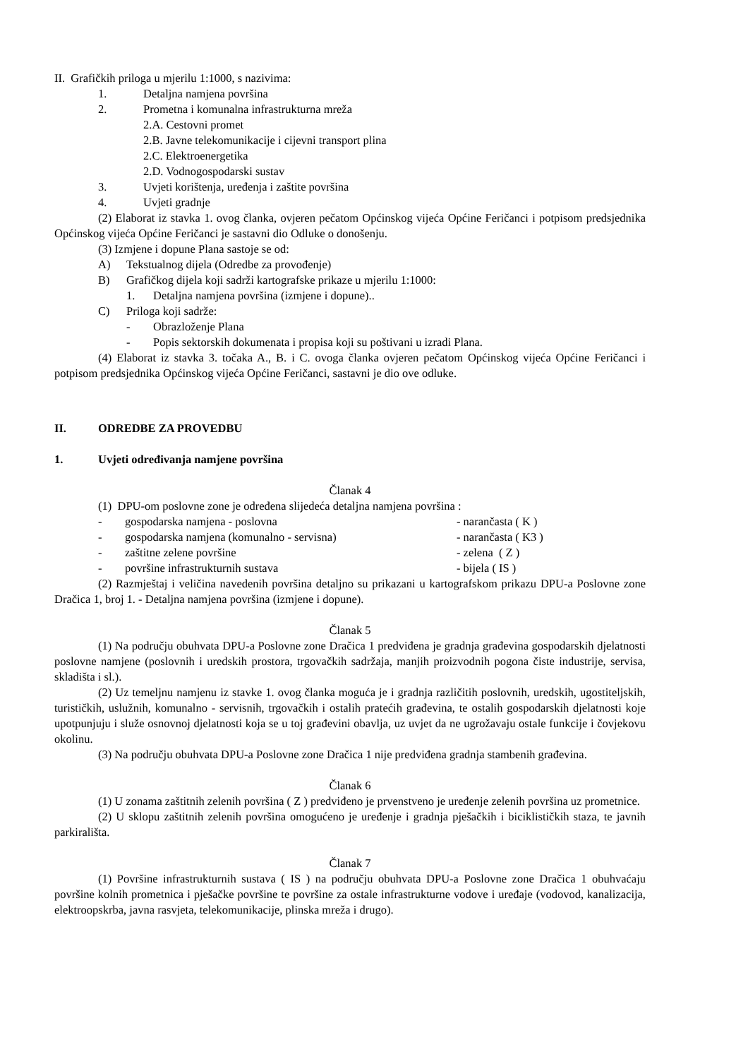II. Grafičkih priloga u mjerilu 1:1000, s nazivima:
1. Detaljna namjena površina
2. Prometna i komunalna infrastrukturna mreža
2.A. Cestovni promet
2.B. Javne telekomunikacije i cijevni transport plina
2.C. Elektroenergetika
2.D. Vodnogospodarski sustav
3. Uvjeti korištenja, uređenja i zaštite površina
4. Uvjeti gradnje
(2) Elaborat iz stavka 1. ovog članka, ovjeren pečatom Općinskog vijeća Općine Feričanci i potpisom predsjednika Općinskog vijeća Općine Feričanci je sastavni dio Odluke o donošenju.
(3) Izmjene i dopune Plana sastoje se od:
A) Tekstualnog dijela (Odredbe za provođenje)
B) Grafičkog dijela koji sadrži kartografske prikaze u mjerilu 1:1000:
1. Detaljna namjena površina (izmjene i dopune)..
C) Priloga koji sadrže:
- Obrazloženje Plana
- Popis sektorskih dokumenata i propisa koji su poštivani u izradi Plana.
(4) Elaborat iz stavka 3. točaka A., B. i C. ovoga članka ovjeren pečatom Općinskog vijeća Općine Feričanci i potpisom predsjednika Općinskog vijeća Općine Feričanci, sastavni je dio ove odluke.
II. ODREDBE ZA PROVEDBU
1. Uvjeti određivanja namjene površina
Članak 4
(1) DPU-om poslovne zone je određena slijedeća detaljna namjena površina :
- gospodarska namjena - poslovna - narančasta ( K )
- gospodarska namjena (komunalno - servisna) - narančasta ( K3 )
- zaštitne zelene površine - zelena ( Z )
- površine infrastrukturnih sustava - bijela ( IS )
(2) Razmještaj i veličina navedenih površina detaljno su prikazani u kartografskom prikazu DPU-a Poslovne zone Dračica 1, broj 1. - Detaljna namjena površina (izmjene i dopune).
Članak 5
(1) Na području obuhvata DPU-a Poslovne zone Dračica 1 predviđena je gradnja građevina gospodarskih djelatnosti poslovne namjene (poslovnih i uredskih prostora, trgovačkih sadržaja, manjih proizvodnih pogona čiste industrije, servisa, skladišta i sl.).
(2) Uz temeljnu namjenu iz stavke 1. ovog članka moguća je i gradnja različitih poslovnih, uredskih, ugostiteljskih, turističkih, uslužnih, komunalno - servisnih, trgovačkih i ostalih pratećih građevina, te ostalih gospodarskih djelatnosti koje upotpunjuju i služe osnovnoj djelatnosti koja se u toj građevini obavlja, uz uvjet da ne ugrožavaju ostale funkcije i čovjekovu okolinu.
(3) Na području obuhvata DPU-a Poslovne zone Dračica 1 nije predviđena gradnja stambenih građevina.
Članak 6
(1) U zonama zaštitnih zelenih površina ( Z ) predviđeno je prvenstveno je uređenje zelenih površina uz prometnice.
(2) U sklopu zaštitnih zelenih površina omogućeno je uređenje i gradnja pješačkih i biciklističkih staza, te javnih parkirališta.
Članak 7
(1) Površine infrastrukturnih sustava ( IS ) na području obuhvata DPU-a Poslovne zone Dračica 1 obuhvaćaju površine kolnih prometnica i pješačke površine te površine za ostale infrastrukturne vodove i uređaje (vodovod, kanalizacija, elektroopskrba, javna rasvjeta, telekomunikacije, plinska mreža i drugo).